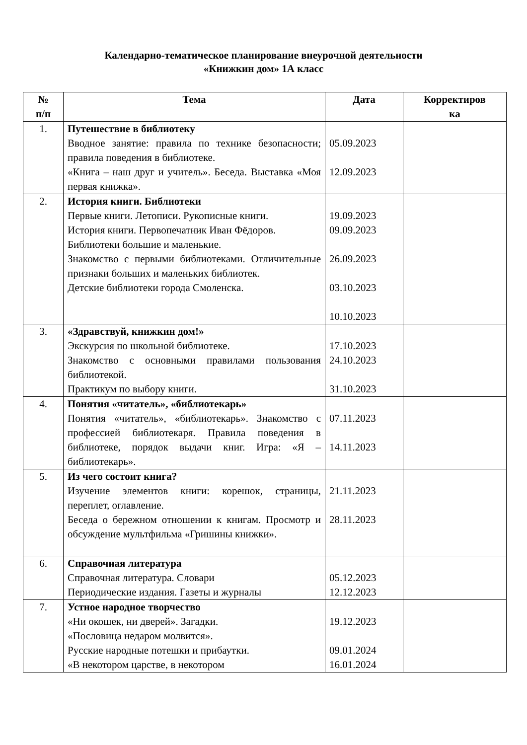Календарно-тематическое планирование внеурочной деятельности
«Книжкин дом» 1А класс
| № п/п | Тема | Дата | Корректиров ка |
| --- | --- | --- | --- |
| 1. | Путешествие в библиотеку Вводное занятие: правила по технике безопасности; правила поведения в библиотеке. «Книга – наш друг и учитель». Беседа. Выставка «Моя первая книжка». | 05.09.2023 12.09.2023 | |
| 2. | История книги. Библиотеки Первые книги. Летописи. Рукописные книги. История книги. Первопечатник Иван Фёдоров. Библиотеки большие и маленькие. Знакомство с первыми библиотеками. Отличительные признаки больших и маленьких библиотек. Детские библиотеки города Смоленска. | 19.09.2023 09.09.2023 26.09.2023 03.10.2023 10.10.2023 | |
| 3. | «Здравствуй, книжкин дом!» Экскурсия по школьной библиотеке. Знакомство с основными правилами пользования библиотекой. Практикум по выбору книги. | 17.10.2023 24.10.2023 31.10.2023 | |
| 4. | Понятия «читатель», «библиотекарь» Понятия «читатель», «библиотекарь». Знакомство с профессией библиотекаря. Правила поведения в библиотеке, порядок выдачи книг. Игра: «Я – библиотекарь». | 07.11.2023 14.11.2023 | |
| 5. | Из чего состоит книга? Изучение элементов книги: корешок, страницы, переплет, оглавление. Беседа о бережном отношении к книгам. Просмотр и обсуждение мультфильма «Гришины книжки». | 21.11.2023 28.11.2023 | |
| 6. | Справочная литература Справочная литература. Словари Периодические издания. Газеты и журналы | 05.12.2023 12.12.2023 | |
| 7. | Устное народное творчество «Ни окошек, ни дверей». Загадки. «Пословица недаром молвится». Русские народные потешки и прибаутки. «В некотором царстве, в некотором | 19.12.2023 09.01.2024 16.01.2024 | |